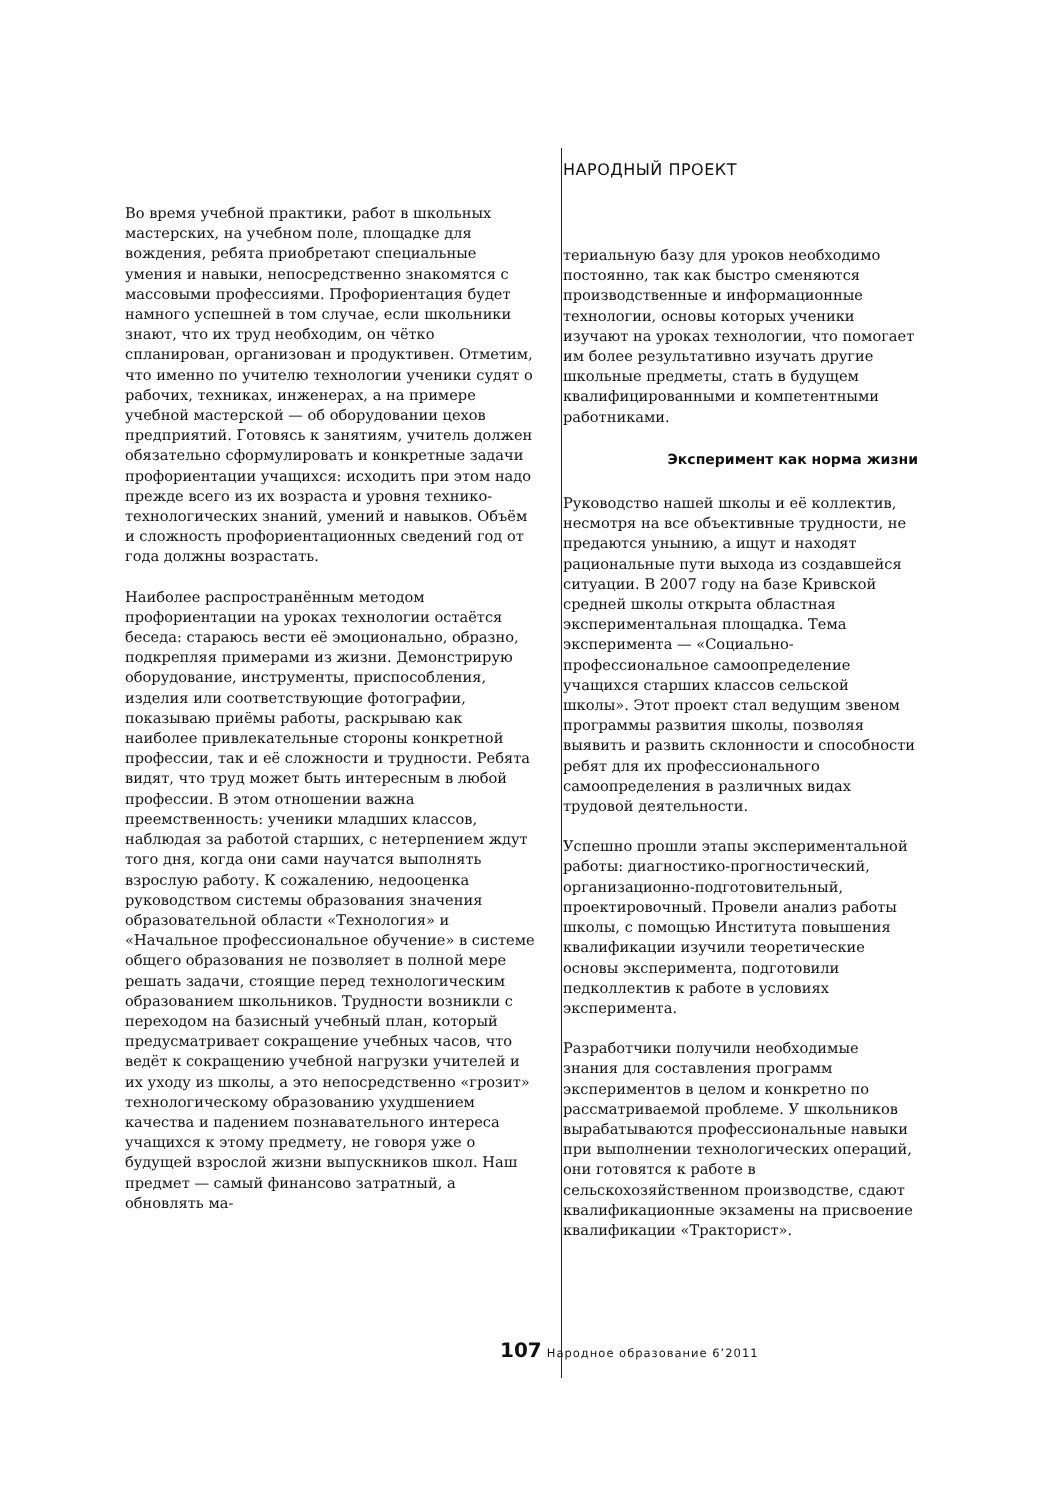НАРОДНЫЙ ПРОЕКТ
Во время учебной практики, работ в школьных мастерских, на учебном поле, площадке для вождения, ребята приобретают специальные умения и навыки, непосредственно знакомятся с массовыми профессиями. Профориентация будет намного успешней в том случае, если школьники знают, что их труд необходим, он чётко спланирован, организован и продуктивен. Отметим, что именно по учителю технологии ученики судят о рабочих, техниках, инженерах, а на примере учебной мастерской — об оборудовании цехов предприятий. Готовясь к занятиям, учитель должен обязательно сформулировать и конкретные задачи профориентации учащихся: исходить при этом надо прежде всего из их возраста и уровня технико-технологических знаний, умений и навыков. Объём и сложность профориентационных сведений год от года должны возрастать.
Наиболее распространённым методом профориентации на уроках технологии остаётся беседа: стараюсь вести её эмоционально, образно, подкрепляя примерами из жизни. Демонстрирую оборудование, инструменты, приспособления, изделия или соответствующие фотографии, показываю приёмы работы, раскрываю как наиболее привлекательные стороны конкретной профессии, так и её сложности и трудности. Ребята видят, что труд может быть интересным в любой профессии. В этом отношении важна преемственность: ученики младших классов, наблюдая за работой старших, с нетерпением ждут того дня, когда они сами научатся выполнять взрослую работу. К сожалению, недооценка руководством системы образования значения образовательной области «Технология» и «Начальное профессиональное обучение» в системе общего образования не позволяет в полной мере решать задачи, стоящие перед технологическим образованием школьников. Трудности возникли с переходом на базисный учебный план, который предусматривает сокращение учебных часов, что ведёт к сокращению учебной нагрузки учителей и их уходу из школы, а это непосредственно «грозит» технологическому образованию ухудшением качества и падением познавательного интереса учащихся к этому предмету, не говоря уже о будущей взрослой жизни выпускников школ. Наш предмет — самый финансово затратный, а обновлять ма-
териальную базу для уроков необходимо постоянно, так как быстро сменяются производственные и информационные технологии, основы которых ученики изучают на уроках технологии, что помогает им более результативно изучать другие школьные предметы, стать в будущем квалифицированными и компетентными работниками.
Эксперимент как норма жизни
Руководство нашей школы и её коллектив, несмотря на все объективные трудности, не предаются унынию, а ищут и находят рациональные пути выхода из создавшейся ситуации. В 2007 году на базе Кривской средней школы открыта областная экспериментальная площадка. Тема эксперимента — «Социально-профессиональное самоопределение учащихся старших классов сельской школы». Этот проект стал ведущим звеном программы развития школы, позволяя выявить и развить склонности и способности ребят для их профессионального самоопределения в различных видах трудовой деятельности.
Успешно прошли этапы экспериментальной работы: диагностико-прогностический, организационно-подготовительный, проектировочный. Провели анализ работы школы, с помощью Института повышения квалификации изучили теоретические основы эксперимента, подготовили педколлектив к работе в условиях эксперимента.
Разработчики получили необходимые знания для составления программ экспериментов в целом и конкретно по рассматриваемой проблеме. У школьников вырабатываются профессиональные навыки при выполнении технологических операций, они готовятся к работе в сельскохозяйственном производстве, сдают квалификационные экзамены на присвоение квалификации «Тракторист».
107 Народное образование 6’2011